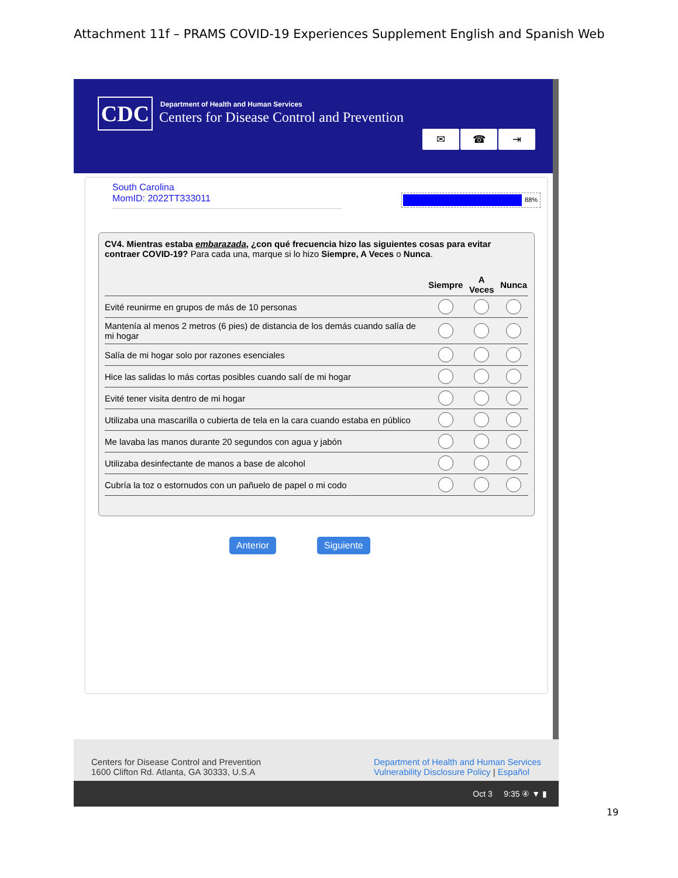Attachment 11f – PRAMS COVID-19 Experiences Supplement English and Spanish Web
CDC
Department of Health and Human Services
Centers for Disease Control and Prevention
✉ ☎ ⇥
South Carolina
MomID: 2022TT333011
88%
CV4. Mientras estaba embarazada, ¿con qué frecuencia hizo las siguientes cosas para evitar contraer COVID-19? Para cada una, marque si lo hizo Siempre, A Veces o Nunca.
| | Siempre | A Veces | Nunca |
| --- | --- | --- | --- |
| Evité reunirme en grupos de más de 10 personas | | | |
| Mantenía al menos 2 metros (6 pies) de distancia de los demás cuando salía de mi hogar | | | |
| Salía de mi hogar solo por razones esenciales | | | |
| Hice las salidas lo más cortas posibles cuando salí de mi hogar | | | |
| Evité tener visita dentro de mi hogar | | | |
| Utilizaba una mascarilla o cubierta de tela en la cara cuando estaba en público | | | |
| Me lavaba las manos durante 20 segundos con agua y jabón | | | |
| Utilizaba desinfectante de manos a base de alcohol | | | |
| Cubría la toz o estornudos con un pañuelo de papel o mi codo | | | |
Anterior Siguiente
Centers for Disease Control and Prevention
1600 Clifton Rd. Atlanta, GA 30333, U.S.A
Department of Health and Human Services
Vulnerability Disclosure Policy | Español
Oct 3 9:35 ④ ▼ ▮
19